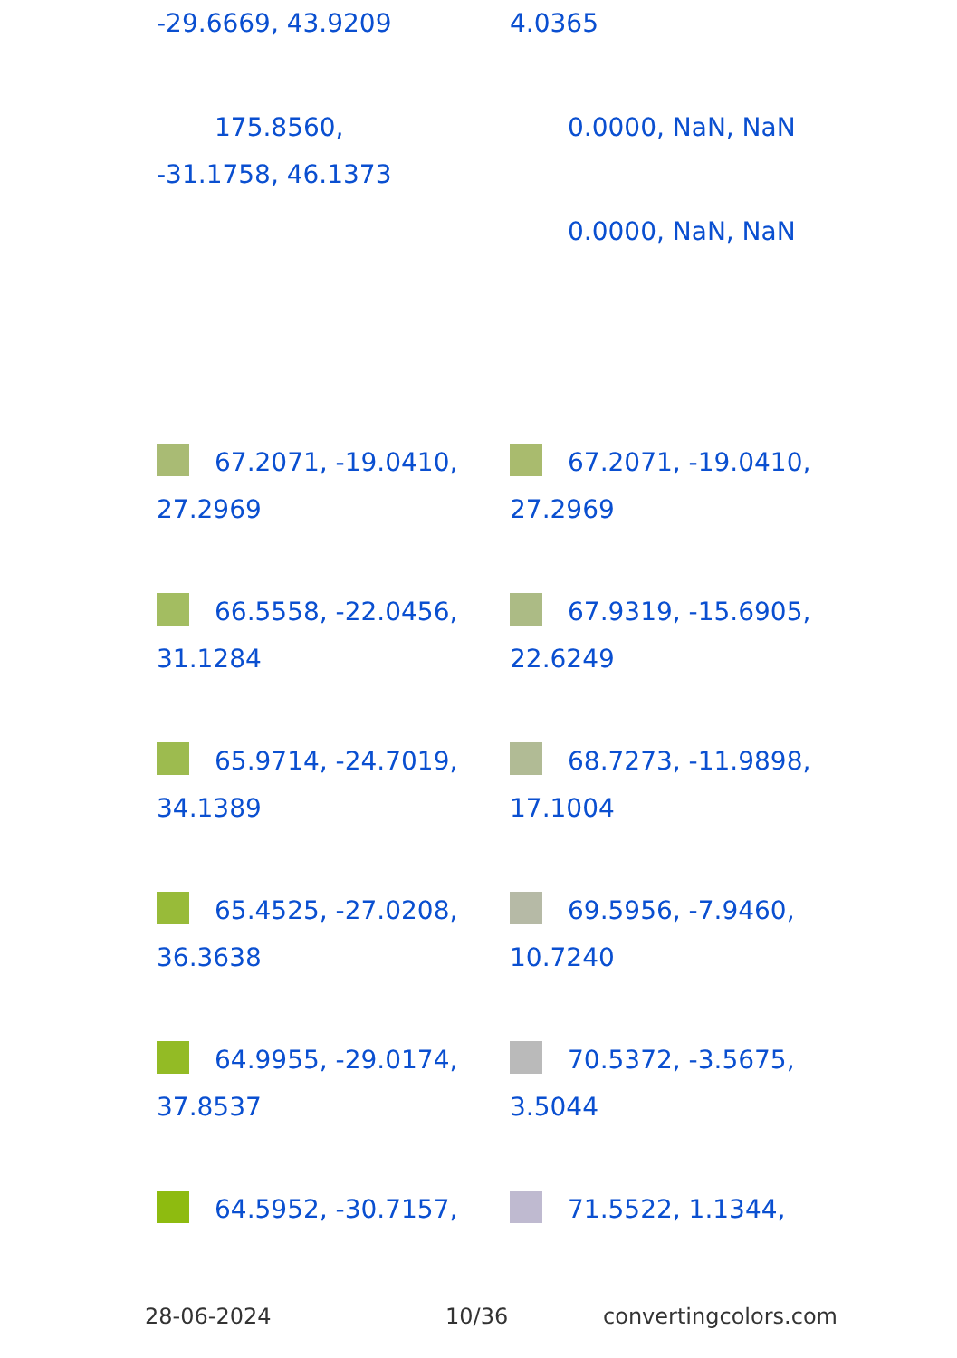-29.6669, 43.9209 4.0365
175.8560,
-31.1758, 46.1373
0.0000, NaN, NaN
0.0000, NaN, NaN
67.2071, -19.0410, 27.2969
67.2071, -19.0410, 27.2969
66.5558, -22.0456, 31.1284
67.9319, -15.6905, 22.6249
65.9714, -24.7019, 34.1389
68.7273, -11.9898, 17.1004
65.4525, -27.0208, 36.3638
69.5956, -7.9460, 10.7240
64.9955, -29.0174, 37.8537
70.5372, -3.5675, 3.5044
64.5952, -30.7157, 71.5522, 1.1344,
28-06-2024 10/36 convertingcolors.com